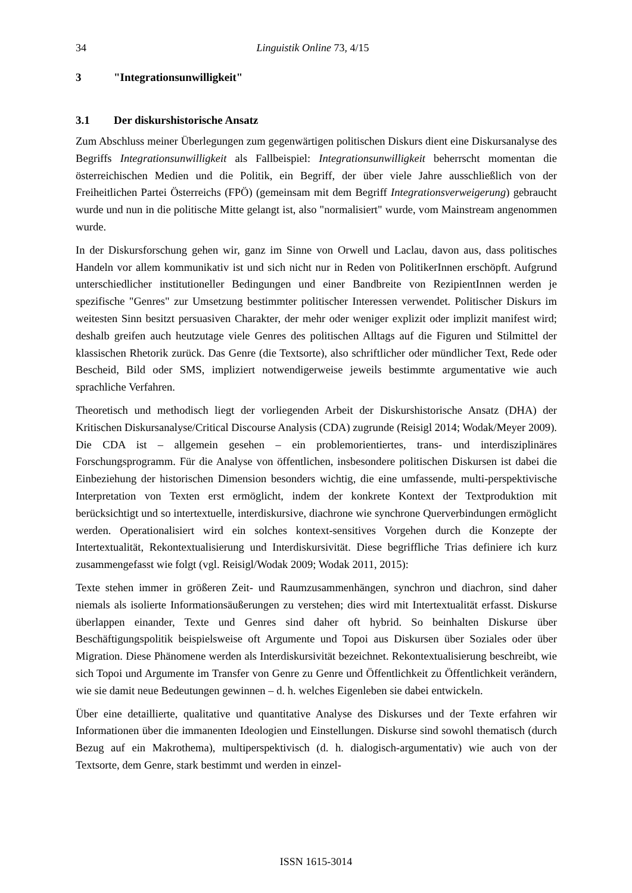34 Linguistik Online 73, 4/15
3 "Integrationsunwilligkeit"
3.1 Der diskurshistorische Ansatz
Zum Abschluss meiner Überlegungen zum gegenwärtigen politischen Diskurs dient eine Diskursanalyse des Begriffs Integrationsunwilligkeit als Fallbeispiel: Integrationsunwilligkeit beherrscht momentan die österreichischen Medien und die Politik, ein Begriff, der über viele Jahre ausschließlich von der Freiheitlichen Partei Österreichs (FPÖ) (gemeinsam mit dem Begriff Integrationsverweigerung) gebraucht wurde und nun in die politische Mitte gelangt ist, also "normalisiert" wurde, vom Mainstream angenommen wurde.
In der Diskursforschung gehen wir, ganz im Sinne von Orwell und Laclau, davon aus, dass politisches Handeln vor allem kommunikativ ist und sich nicht nur in Reden von PolitikerInnen erschöpft. Aufgrund unterschiedlicher institutioneller Bedingungen und einer Bandbreite von RezipientInnen werden je spezifische "Genres" zur Umsetzung bestimmter politischer Interessen verwendet. Politischer Diskurs im weitesten Sinn besitzt persuasiven Charakter, der mehr oder weniger explizit oder implizit manifest wird; deshalb greifen auch heutzutage viele Genres des politischen Alltags auf die Figuren und Stilmittel der klassischen Rhetorik zurück. Das Genre (die Textsorte), also schriftlicher oder mündlicher Text, Rede oder Bescheid, Bild oder SMS, impliziert notwendigerweise jeweils bestimmte argumentative wie auch sprachliche Verfahren.
Theoretisch und methodisch liegt der vorliegenden Arbeit der Diskurshistorische Ansatz (DHA) der Kritischen Diskursanalyse/Critical Discourse Analysis (CDA) zugrunde (Reisigl 2014; Wodak/Meyer 2009). Die CDA ist – allgemein gesehen – ein problemorientiertes, trans- und interdisziplinäres Forschungsprogramm. Für die Analyse von öffentlichen, insbesondere politischen Diskursen ist dabei die Einbeziehung der historischen Dimension besonders wichtig, die eine umfassende, multi-perspektivische Interpretation von Texten erst ermöglicht, indem der konkrete Kontext der Textproduktion mit berücksichtigt und so intertextuelle, interdiskursive, diachrone wie synchrone Querverbindungen ermöglicht werden. Operationalisiert wird ein solches kontext-sensitives Vorgehen durch die Konzepte der Intertextualität, Rekontextualisierung und Interdiskursivität. Diese begriffliche Trias definiere ich kurz zusammengefasst wie folgt (vgl. Reisigl/Wodak 2009; Wodak 2011, 2015):
Texte stehen immer in größeren Zeit- und Raumzusammenhängen, synchron und diachron, sind daher niemals als isolierte Informationsäußerungen zu verstehen; dies wird mit Intertextualität erfasst. Diskurse überlappen einander, Texte und Genres sind daher oft hybrid. So beinhalten Diskurse über Beschäftigungspolitik beispielsweise oft Argumente und Topoi aus Diskursen über Soziales oder über Migration. Diese Phänomene werden als Interdiskursivität bezeichnet. Rekontextualisierung beschreibt, wie sich Topoi und Argumente im Transfer von Genre zu Genre und Öffentlichkeit zu Öffentlichkeit verändern, wie sie damit neue Bedeutungen gewinnen – d. h. welches Eigenleben sie dabei entwickeln.
Über eine detaillierte, qualitative und quantitative Analyse des Diskurses und der Texte erfahren wir Informationen über die immanenten Ideologien und Einstellungen. Diskurse sind sowohl thematisch (durch Bezug auf ein Makrothema), multiperspektivisch (d. h. dialogisch-argumentativ) wie auch von der Textsorte, dem Genre, stark bestimmt und werden in einzel-
ISSN 1615-3014